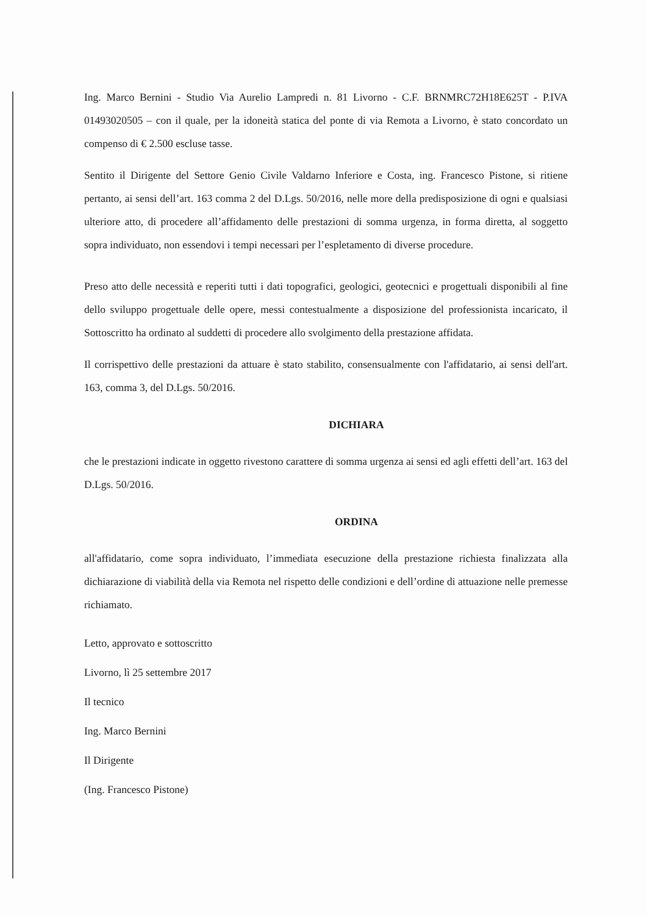Ing. Marco Bernini - Studio Via Aurelio Lampredi n. 81 Livorno - C.F. BRNMRC72H18E625T - P.IVA 01493020505 – con il quale, per la idoneità statica del ponte di via Remota a Livorno, è stato concordato un compenso di € 2.500 escluse tasse.
Sentito il Dirigente del Settore Genio Civile Valdarno Inferiore e Costa, ing. Francesco Pistone, si ritiene pertanto, ai sensi dell’art. 163 comma 2 del D.Lgs. 50/2016, nelle more della predisposizione di ogni e qualsiasi ulteriore atto, di procedere all’affidamento delle prestazioni di somma urgenza, in forma diretta, al soggetto sopra individuato, non essendovi i tempi necessari per l’espletamento di diverse procedure.
Preso atto delle necessità e reperiti tutti i dati topografici, geologici, geotecnici e progettuali disponibili al fine dello sviluppo progettuale delle opere, messi contestualmente a disposizione del professionista incaricato, il Sottoscritto ha ordinato al suddetti di procedere allo svolgimento della prestazione affidata.
Il corrispettivo delle prestazioni da attuare è stato stabilito, consensualmente con l'affidatario, ai sensi dell'art. 163, comma 3, del D.Lgs. 50/2016.
DICHIARA
che le prestazioni indicate in oggetto rivestono carattere di somma urgenza ai sensi ed agli effetti dell’art. 163 del D.Lgs. 50/2016.
ORDINA
all'affidatario, come sopra individuato, l’immediata esecuzione della prestazione richiesta finalizzata alla dichiarazione di viabilità della via Remota nel rispetto delle condizioni e dell’ordine di attuazione nelle premesse richiamato.
Letto, approvato e sottoscritto
Livorno, lì 25 settembre 2017
Il tecnico
Ing. Marco Bernini
Il Dirigente
(Ing. Francesco Pistone)